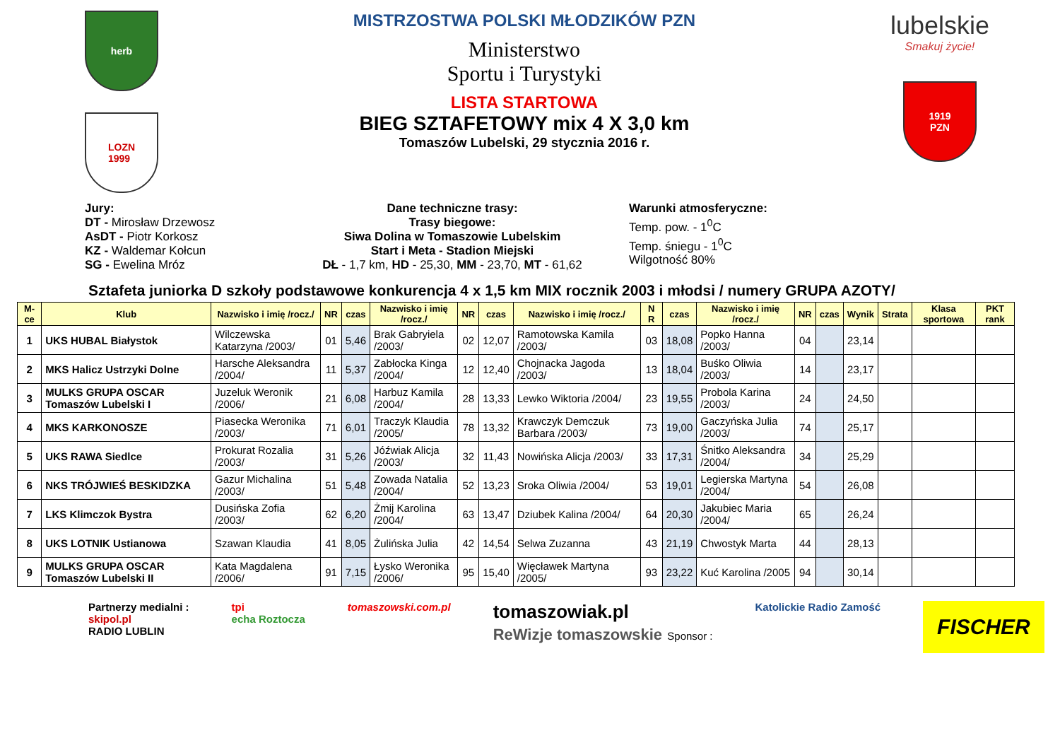herb
LOZN
1999
MISTRZOSTWA POLSKI MŁODZIKÓW PZN
Ministerstwo
Sportu i Turystyki
LISTA STARTOWA
BIEG SZTAFETOWY mix 4 X 3,0 km
Tomaszów Lubelski, 29 stycznia 2016 r.
lubelskie
Smakuj życie!
1919
PZN
Jury:
DT - Mirosław Drzewosz
AsDT - Piotr Korkosz
KZ - Waldemar Kołcun
SG - Ewelina Mróz
Dane techniczne trasy:
Trasy biegowe:
Siwa Dolina w Tomaszowie Lubelskim
Start i Meta - Stadion Miejski
DŁ - 1,7 km, HD - 25,30, MM - 23,70, MT - 61,62
Warunki atmosferyczne:
Temp. pow. - 1<sup>0</sup>C
Temp. śniegu - 1<sup>0</sup>C
Wilgotność 80%
Sztafeta juniorka D szkoły podstawowe konkurencja 4 x 1,5 km MIX rocznik 2003 i młodsi / numery GRUPA AZOTY/
| M-ce | Klub | Nazwisko i imię /rocz./ | NR | czas | Nazwisko i imię /rocz./ | NR | czas | Nazwisko i imię /rocz./ | N R | czas | Nazwisko i imię /rocz./ | NR | czas | Wynik | Strata | Klasa sportowa | PKT rank |
| --- | --- | --- | --- | --- | --- | --- | --- | --- | --- | --- | --- | --- | --- | --- | --- | --- | --- |
| 1 | UKS HUBAL Białystok | Wilczewska Katarzyna /2003/ | 01 | 5,46 | Brak Gabryiela /2003/ | 02 | 12,07 | Ramotowska Kamila /2003/ | 03 | 18,08 | Popko Hanna /2003/ | 04 | | 23,14 | | | |
| 2 | MKS Halicz Ustrzyki Dolne | Harsche Aleksandra /2004/ | 11 | 5,37 | Zabłocka Kinga /2004/ | 12 | 12,40 | Chojnacka Jagoda /2003/ | 13 | 18,04 | Buśko Oliwia /2003/ | 14 | | 23,17 | | | |
| 3 | MULKS GRUPA OSCAR Tomaszów Lubelski I | Juzeluk Weronik /2006/ | 21 | 6,08 | Harbuz Kamila /2004/ | 28 | 13,33 | Lewko Wiktoria /2004/ | 23 | 19,55 | Probola Karina /2003/ | 24 | | 24,50 | | | |
| 4 | MKS KARKONOSZE | Piasecka Weronika /2003/ | 71 | 6,01 | Traczyk Klaudia /2005/ | 78 | 13,32 | Krawczyk Demczuk Barbara /2003/ | 73 | 19,00 | Gaczyńska Julia /2003/ | 74 | | 25,17 | | | |
| 5 | UKS RAWA Siedlce | Prokurat Rozalia /2003/ | 31 | 5,26 | Jóźwiak Alicja /2003/ | 32 | 11,43 | Nowińska Alicja /2003/ | 33 | 17,31 | Śnitko Aleksandra /2004/ | 34 | | 25,29 | | | |
| 6 | NKS TRÓJWIEŚ BESKIDZKA | Gazur Michalina /2003/ | 51 | 5,48 | Zowada Natalia /2004/ | 52 | 13,23 | Sroka Oliwia /2004/ | 53 | 19,01 | Legierska Martyna /2004/ | 54 | | 26,08 | | | |
| 7 | LKS Klimczok Bystra | Dusińska Zofia /2003/ | 62 | 6,20 | Żmij Karolina /2004/ | 63 | 13,47 | Dziubek Kalina /2004/ | 64 | 20,30 | Jakubiec Maria /2004/ | 65 | | 26,24 | | | |
| 8 | UKS LOTNIK Ustianowa | Szawan Klaudia | 41 | 8,05 | Żulińska Julia | 42 | 14,54 | Selwa Zuzanna | 43 | 21,19 | Chwostyk Marta | 44 | | 28,13 | | | |
| 9 | MULKS GRUPA OSCAR Tomaszów Lubelski II | Kata Magdalena /2006/ | 91 | 7,15 | Łysko Weronika /2006/ | 95 | 15,40 | Więcławek Martyna /2005/ | 93 | 23,22 | Kuć Karolina /2005 | 94 | | 30,14 | | | |
Partnerzy medialni :
skipol.pl
RADIO LUBLIN
tpi
echa Roztocza
tomaszowski.com.pl
tomaszowiak.pl
ReWizje tomaszowskie Sponsor :
Katolickie Radio Zamość
FISCHER